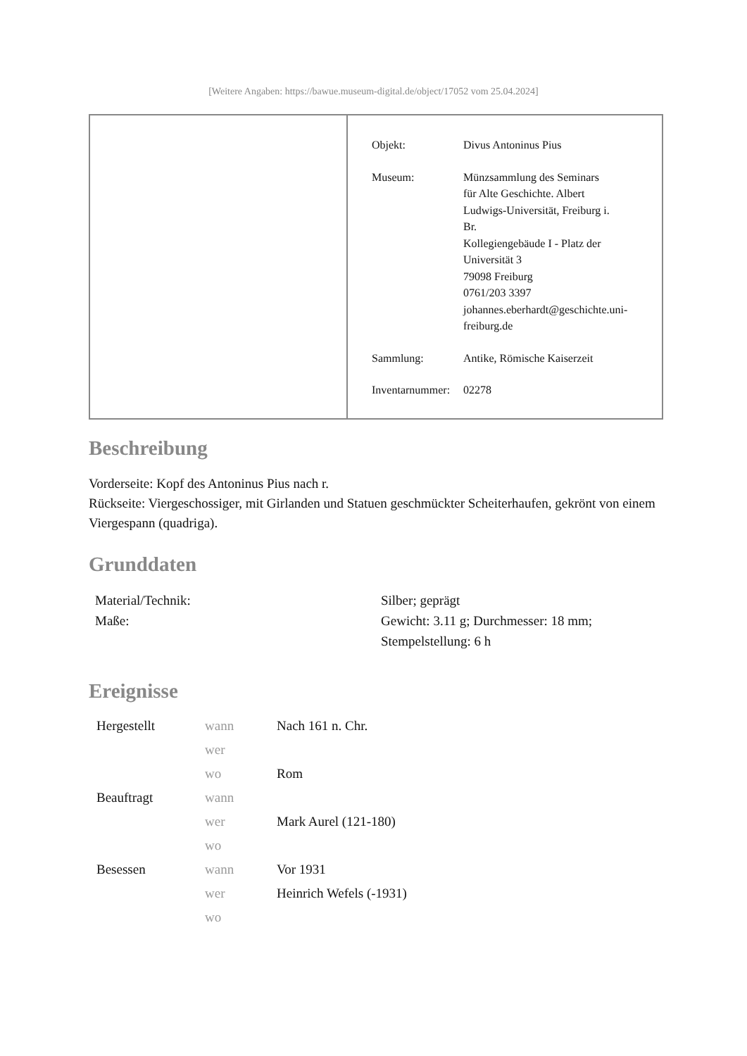[Weitere Angaben: https://bawue.museum-digital.de/object/17052 vom 25.04.2024]
| Objekt: | Divus Antoninus Pius |
| Museum: | Münzsammlung des Seminars für Alte Geschichte. Albert Ludwigs-Universität, Freiburg i. Br. Kollegiengebäude I - Platz der Universität 3 79098 Freiburg 0761/203 3397 johannes.eberhardt@geschichte.uni- freiburg.de |
| Sammlung: | Antike, Römische Kaiserzeit |
| Inventarnummer: | 02278 |
Beschreibung
Vorderseite: Kopf des Antoninus Pius nach r.
Rückseite: Viergeschossiger, mit Girlanden und Statuen geschmückter Scheiterhaufen, gekrönt von einem Viergespann (quadriga).
Grunddaten
| Material/Technik: | Silber; geprägt |
| Maße: | Gewicht: 3.11 g; Durchmesser: 18 mm; Stempelstellung: 6 h |
Ereignisse
| Hergestellt | wann | Nach 161 n. Chr. |
| | wer | |
| | wo | Rom |
| Beauftragt | wann | |
| | wer | Mark Aurel (121-180) |
| | wo | |
| Besessen | wann | Vor 1931 |
| | wer | Heinrich Wefels (-1931) |
| | wo | |